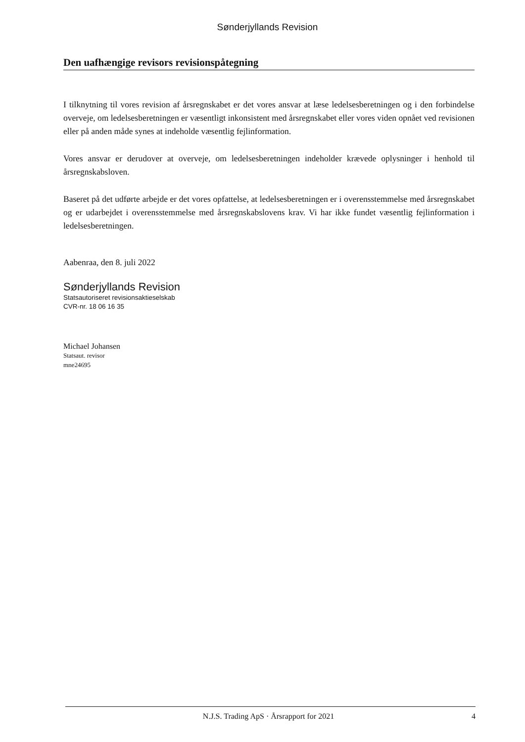Sønderjyllands Revision
Den uafhængige revisors revisionspåtegning
I tilknytning til vores revision af årsregnskabet er det vores ansvar at læse ledelsesberetningen og i den forbindelse overveje, om ledelsesberetningen er væsentligt inkonsistent med årsregnskabet eller vores viden opnået ved revisionen eller på anden måde synes at indeholde væsentlig fejlinformation.
Vores ansvar er derudover at overveje, om ledelsesberetningen indeholder krævede oplysninger i henhold til årsregnskabsloven.
Baseret på det udførte arbejde er det vores opfattelse, at ledelsesberetningen er i overensstemmelse med årsregnskabet og er udarbejdet i overensstemmelse med årsregnskabslovens krav. Vi har ikke fundet væsentlig fejlinformation i ledelsesberetningen.
Aabenraa, den 8. juli 2022
Sønderjyllands Revision
Statsautoriseret revisionsaktieselskab
CVR-nr. 18 06 16 35
Michael Johansen
Statsaut. revisor
mne24695
N.J.S. Trading ApS · Årsrapport for 2021 4